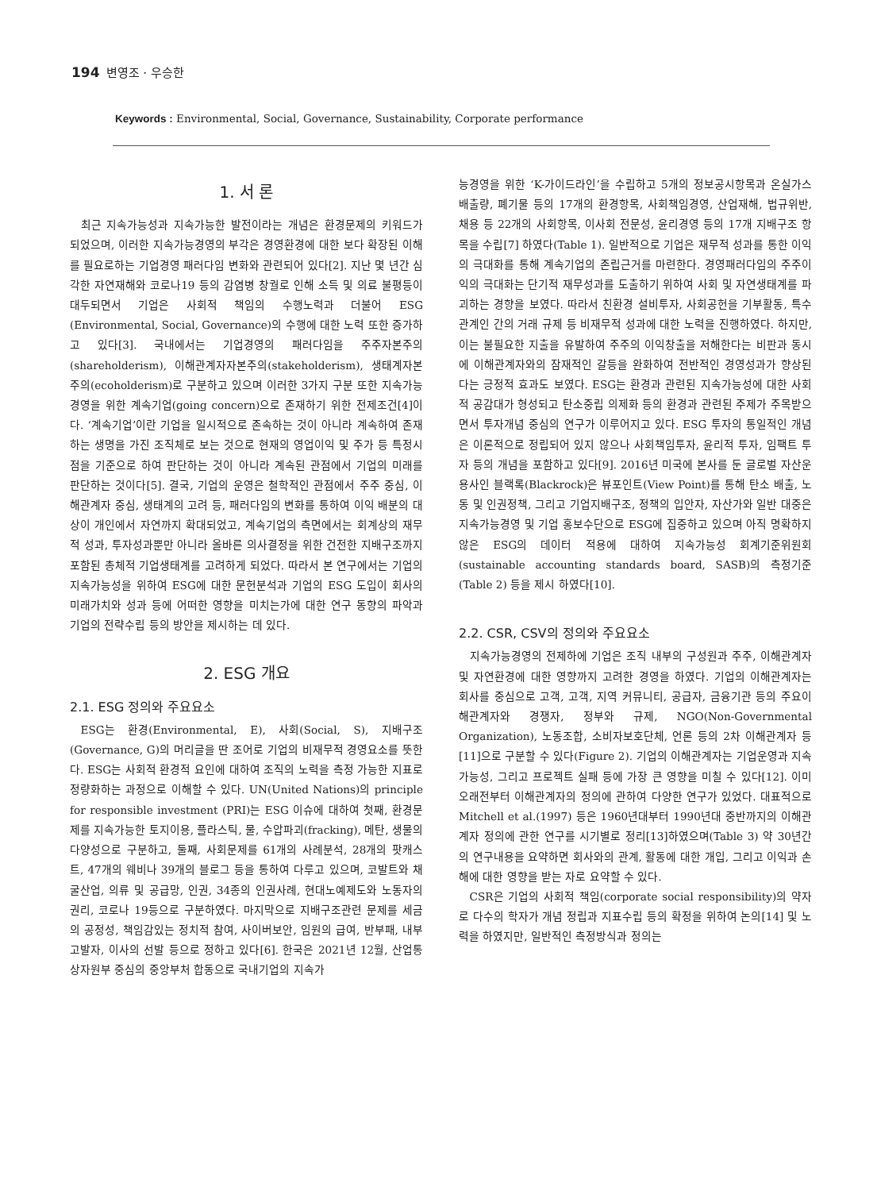194 변영조 · 우승한
Keywords : Environmental, Social, Governance, Sustainability, Corporate performance
1. 서 론
최근 지속가능성과 지속가능한 발전이라는 개념은 환경문제의 키워드가 되었으며, 이러한 지속가능경영의 부각은 경영환경에 대한 보다 확장된 이해를 필요로하는 기업경영 패러다임 변화와 관련되어 있다[2]. 지난 몇 년간 심각한 자연재해와 코로나19 등의 감염병 창궐로 인해 소득 및 의료 불평등이 대두되면서 기업은 사회적 책임의 수행노력과 더불어 ESG (Environmental, Social, Governance)의 수행에 대한 노력 또한 증가하고 있다[3]. 국내에서는 기업경영의 패러다임을 주주자본주의(shareholderism), 이해관계자자본주의(stakeholderism), 생태계자본주의(ecoholderism)로 구분하고 있으며 이러한 3가지 구분 또한 지속가능경영을 위한 계속기업(going concern)으로 존재하기 위한 전제조건[4]이다. ‘계속기업’이란 기업을 일시적으로 존속하는 것이 아니라 계속하여 존재하는 생명을 가진 조직체로 보는 것으로 현재의 영업이익 및 주가 등 특정시점을 기준으로 하여 판단하는 것이 아니라 계속된 관점에서 기업의 미래를 판단하는 것이다[5]. 결국, 기업의 운영은 철학적인 관점에서 주주 중심, 이해관계자 중심, 생태계의 고려 등, 패러다임의 변화를 통하여 이익 배분의 대상이 개인에서 자연까지 확대되었고, 계속기업의 측면에서는 회계상의 재무적 성과, 투자성과뿐만 아니라 올바른 의사결정을 위한 건전한 지배구조까지 포함된 총체적 기업생태계를 고려하게 되었다. 따라서 본 연구에서는 기업의 지속가능성을 위하여 ESG에 대한 문헌분석과 기업의 ESG 도입이 회사의 미래가치와 성과 등에 어떠한 영향을 미치는가에 대한 연구 동향의 파악과 기업의 전략수립 등의 방안을 제시하는 데 있다.
2. ESG 개요
2.1. ESG 정의와 주요요소
ESG는 환경(Environmental, E), 사회(Social, S), 지배구조(Governance, G)의 머리글을 딴 조어로 기업의 비재무적 경영요소를 뜻한다. ESG는 사회적 환경적 요인에 대하여 조직의 노력을 측정 가능한 지표로 정량화하는 과정으로 이해할 수 있다. UN(United Nations)의 principle for responsible investment (PRI)는 ESG 이슈에 대하여 첫째, 환경문제를 지속가능한 토지이용, 플라스틱, 물, 수압파괴(fracking), 메탄, 생물의 다양성으로 구분하고, 둘째, 사회문제를 61개의 사례분석, 28개의 팟캐스트, 47개의 웨비나 39개의 블로그 등을 통하여 다루고 있으며, 코발트와 채굴산업, 의류 및 공급망, 인권, 34종의 인권사례, 현대노예제도와 노동자의 권리, 코로나 19등으로 구분하였다. 마지막으로 지배구조관련 문제를 세금의 공정성, 책임감있는 정치적 참여, 사이버보안, 임원의 급여, 반부패, 내부고발자, 이사의 선발 등으로 정하고 있다[6]. 한국은 2021년 12월, 산업통상자원부 중심의 중앙부처 합동으로 국내기업의 지속가
능경영을 위한 ‘K-가이드라인’을 수립하고 5개의 정보공시항목과 온실가스배출량, 폐기물 등의 17개의 환경항목, 사회책임경영, 산업재해, 법규위반, 채용 등 22개의 사회항목, 이사회 전문성, 윤리경영 등의 17개 지배구조 항목을 수립[7] 하였다(Table 1). 일반적으로 기업은 재무적 성과를 통한 이익의 극대화를 통해 계속기업의 존립근거를 마련한다. 경영패러다임의 주주이익의 극대화는 단기적 재무성과를 도출하기 위하여 사회 및 자연생태계를 파괴하는 경향을 보였다. 따라서 친환경 설비투자, 사회공헌을 기부활동, 특수관계인 간의 거래 규제 등 비재무적 성과에 대한 노력을 진행하였다. 하지만, 이는 불필요한 지출을 유발하여 주주의 이익창출을 저해한다는 비판과 동시에 이해관계자와의 잠재적인 갈등을 완화하여 전반적인 경영성과가 향상된다는 긍정적 효과도 보였다. ESG는 환경과 관련된 지속가능성에 대한 사회적 공감대가 형성되고 탄소중립 의제화 등의 환경과 관련된 주제가 주목받으면서 투자개념 중심의 연구가 이루어지고 있다. ESG 투자의 통일적인 개념은 이론적으로 정립되어 있지 않으나 사회책임투자, 윤리적 투자, 임팩트 투자 등의 개념을 포함하고 있다[9]. 2016년 미국에 본사를 둔 글로벌 자산운용사인 블랙록(Blackrock)은 뷰포인트(View Point)를 통해 탄소 배출, 노동 및 인권정책, 그리고 기업지배구조, 정책의 입안자, 자산가와 일반 대중은 지속가능경영 및 기업 홍보수단으로 ESG에 집중하고 있으며 아직 명확하지 않은 ESG의 데이터 적용에 대하여 지속가능성 회계기준위원회(sustainable accounting standards board, SASB)의 측정기준(Table 2) 등을 제시 하였다[10].
2.2. CSR, CSV의 정의와 주요요소
지속가능경영의 전제하에 기업은 조직 내부의 구성원과 주주, 이해관계자 및 자연환경에 대한 영향까지 고려한 경영을 하였다. 기업의 이해관계자는 회사를 중심으로 고객, 고객, 지역 커뮤니티, 공급자, 금융기관 등의 주요이해관계자와 경쟁자, 정부와 규제, NGO(Non-Governmental Organization), 노동조합, 소비자보호단체, 언론 등의 2차 이해관계자 등[11]으로 구분할 수 있다(Figure 2). 기업의 이해관계자는 기업운영과 지속가능성, 그리고 프로젝트 실패 등에 가장 큰 영향을 미칠 수 있다[12]. 이미 오래전부터 이해관계자의 정의에 관하여 다양한 연구가 있었다. 대표적으로 Mitchell et al.(1997) 등은 1960년대부터 1990년대 중반까지의 이해관계자 정의에 관한 연구를 시기별로 정리[13]하였으며(Table 3) 약 30년간의 연구내용을 요약하면 회사와의 관계, 활동에 대한 개입, 그리고 이익과 손해에 대한 영향을 받는 자로 요약할 수 있다.
CSR은 기업의 사회적 책임(corporate social responsibility)의 약자로 다수의 학자가 개념 정립과 지표수립 등의 확정을 위하여 논의[14] 및 노력을 하였지만, 일반적인 측정방식과 정의는